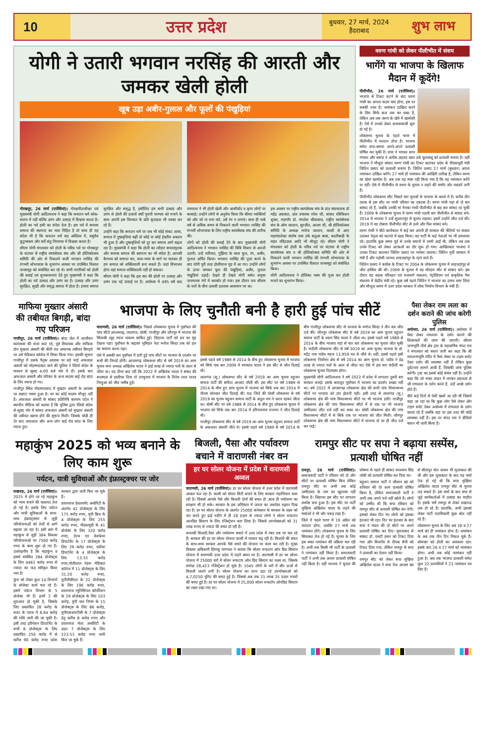10
उत्तर प्रदेश
बुधवार, 27 मार्च, 2024
हैदराबाद
शुभ लाभ
योगी ने उतारी भगवान नरसिंह की आरती और जमकर खेली होली
खूब उड़ा अबीर-गुलाल और फूलों की पंखुड़ियां
गोरखपुर, 26 मार्च (एजेंसियां)। गोरक्षपीठाधीश्वर एवं मुख्यमंत्री योगी आदित्यनाथ ने कहा कि सनातन धर्म शोक-संताप में नहीं बल्कि उमंग और उत्साह में विश्वास करता है। होली का पर्व इसी का संदेश देता है। इस पर्व में समरस समाज की स्थापना का भाव निहित है तो साथ ही यह संदेश भी है कि सनातन धर्म सह अस्तित्व में, वसुधैव कुटुम्बकम और सर्वे संतु निरामया में विश्वास करता है।
सीएम योगी मंगलवार को होली के पवित्र पर्व पर गोरखपुर के घंटाघर से राष्ट्रीय स्वयंसेवक संघ और श्री होलिकोत्सव समिति की ओर से निकलने वाली भगवान नरसिंह की रंगभरी शोभायात्रा के शुभारंभ अवसर पर उपस्थित विशाल जनसमूह को संबोधित कर रहे थे। सभी नागरिकों को होली की बधाई एवं शुभकामनाएं देते हुए मुख्यमंत्री ने कहा कि होली का पर्व उत्साह और उमंग का है। उत्साह और उमंग सुरक्षित, सुखी और समृद्ध समाज में होता है। हमारा समाज सुरक्षित और समृद्ध है, इसीलिए हम सभी उत्साह और उमंग से होली की हजारों वर्षों पुरानी परम्परा को मनाने के साथ अपनी इस विरासत के प्रति कृतज्ञता भी व्यक्त कर रहे हैं।
उन्होंने कहा कि सनातन धर्म पर जब भी कोई संकट आया, समाज में दुष्प्रवृत्तियां बढ़ीं तो कोई ना कोई ईश्वरीय अवतार भी हुआ है और दुष्प्रवृत्तियों को दूर कर समाज आगे बढ़ता रहा है। मुख्यमंत्री ने कहा कि होली का त्यौहार समतामूलक और समरस समाज की स्थापना का भी संदेश है। आपसी वैरभाव को समाप्त कर, सत्य-न्याय के मार्ग पर चलकर ही हम समाज को शक्तिशाली बना सकते हैं। जहां विभाजन होगा वहां समाज शक्तिशाली नहीं हो सकता।
सीएम योगी ने कहा कि इस बार की होली पर उत्साह और उमंग एक नई ऊंचाई पर है। अयोध्या में 495 वर्ष बाद रामलला ने भी होली खेली और आशीर्वाद व कृपा लोगों पर बरसाई। उन्होंने लोगों से अनुरोध किया कि बीमार व्यक्तियों को और जो ना मना करे, उसे रंग न लगाएं। साथ ही नब्बे वर्ष से अधिक समय से निकलने वाली भगवान नरसिंह की रंगभरी शोभायात्रा के लिए राष्ट्रीय स्वयंसेवक संघ की तारीफ की।
लोगों को होली की बधाई देने के बाद मुख्यमंत्री योगी आदित्यनाथ ने भगवान नरसिंह की विधि विधान से आरती उतारी। उन्हें नारियल, गुझिया के साथ फूल, रंग, अबीर, गुलाल अर्पित किया। भगवान नरसिंह की पूजा करने के बाद योगी पूरी तरह होलीयाना मूड में आ गए। उन्होंने लोगों के ऊपर जमकर फूल की पंखुड़ियां, अबीर, गुलाल पंखुड़ियां उड़ाईं। देखते ही देखते योगी समेत समूचा जनमानस रंगों में सराबोर हो गया। इस दौरान जय श्रीराम के नारों के बीच उत्सवी उल्लास आसमान पर था।
इस अवसर पर राष्ट्रीय स्वयंसेवक संघ के प्रांत संघचालक डॉ महेंद्र अग्रवाल, प्रांत प्रचारक रमेश जी, सांसद रविकिशन शुक्ल, महापौर डॉ. मंगलेश श्रीवास्तव, राष्ट्रीय स्वयंसेवक संघ के ओम जालान, सुरजीत, आत्मा जी, श्री होलिकोत्सव समिति के अध्यक्ष मनोज जालान, काशी से आए महामंडलेश्वर संतोष दास उर्फ सतुआ बाबा, कालीबाड़ी के महंत रविंद्रदास आदि भी मौजूद रहे। सीएम योगी ने मंगलवार को होली के पवित्र पर्व पर घंटाघर से राष्ट्रीय स्वयंसेवक संघ व श्री होलिकोत्सव समिति की ओर से निकलने वाली भगवान नरसिंह की रंगभरी शोभायात्रा के शुभारंभ अवसर पर उपस्थित विशाल जनसमूह को संबोधित किया।
योगी आदित्यनाथ ने होलिका भस्म की पूजा कर होली मनाने का शुभारंभ किया।
वरुण गांधी को लेकर पीलीभीत में संशय
भागेंगे या भाजपा के खिलाफ मैदान में कूदेंगे!
पीलीभीत, 26 मार्च (एजेंसियां)। भाजपा से टिकट कटने के बाद वरुण गांधी का अगला कदम क्या होगा, इस पर सबकी नजर है। नामांकन दाखिल करने के लिए सिर्फ कल तक का वक्त है, लेकिन अब तक वरुण के खेमे में खामोशी है। ऐसे में उनको लेकर कयासबाजी शुरू हो गई है।
लोकसभा चुनाव के पहले चरण में पीलीभीत में मतदान होना है। भाजपा समेत सपा-बसपा अपने-अपने प्रत्याशी घोषित कर चुकी है। सपा ने भगवत सरन गंगवार और बसपा ने अनीस अहमद खान उर्फ फूलबाबू को प्रत्याशी बनाया है। वहीं भाजपा ने मौजूदा सांसद वरुण गांधी का टिकट काटकर प्रदेश के पीडब्ल्यूडी मंत्री जितिन प्रसाद को प्रत्याशी बनाया है। जितिन प्रसाद 27 मार्च (बुधवार) अपना नामांकन दाखिल करेंगे। 27 मार्च ही नामांकन की आखिरी तारीख है, लेकिन वरुण का खेमा खामोश है। अब तक यह स्पष्ट नहीं किया गया है कि वह नामांकन करेंगे या नहीं। ऐसे में पीलीभीत से वरुण के चुनाव न लड़ने की चर्चाएं जोर पकड़ने लगी हैं।
पीलीभीत लोकसभा सीट पिछले चार चुनावों से भाजपा के कब्जे में है। करीब तीन दशक से इस सीट पर गांधी परिवार का दबदबा है। वरुण गांधी यहां से दो बार सांसद रहे हैं, जबकि उनकी मां मेनका गांधी पीलीभीत से छह बार सांसद रह चुकी हैं। 2009 के लोकसभा चुनाव में वरुण गांधी पहली बार पीलीभीत से सांसद बने। 2014 में भाजपा ने उन्हें सुल्तानपुर से चुनाव लड़ाया। इसमें उन्होंने जीत दर्ज की। 2019 में वह दोबारा पीलीभीत सीट से उतरे और फिर सांसद बने।
वरुण गांधी ने बीते कार्यकाल में कई बार अपनी ही सरकार की नीतियों पर सवाल उठाकर नेतृत्व को कटघरे में खड़ा किया। वह पार्टी के कई नेताओं पर भी हमलावर रहे। हालांकि कुछ समय पूर्व से उनके बयानों में नरमी आई थी, लेकिन तब तक उनके टिकट को लेकर अटकलों का दौर शुरू हो गया। आखिरकार भाजपा ने उनका टिकट काटकर जितिन प्रसाद पर भरोसा जताया। जितिन यूपी सरकार में मंत्री हैं और पड़ोसी जनपद शाहजहांपुर के रहने वाले हैं।
जितिन प्रसाद ने कांग्रेस के टिकट पर 2004 के लोकसभा चुनाव में शाहजहांपुर से जीत हासिल की थी। 2009 के चुनाव में वह धौरहरा सीट से सांसद बने। इस दौरान वह सड़क परिवहन एवं राजमार्ग मंत्रालय, पेट्रोलियम एवं प्राकृतिक गैस मंत्रालय में केंद्रीय मंत्री रहे। कुछ वर्ष पहले जितिन ने भाजपा का दामन थाम लिया और मौजूदा समय में उत्तर प्रदेश सरकार में लोक निर्माण विभाग के मंत्री हैं।
माफिया मुख्तार अंसारी की तबीयत बिगड़ी, बांदा गए परिजन
गाजीपुर, 26 मार्च (एजेंसियां)। बांदा जेल में आजीवन कारावास की सजा काट रहे, पूर्व विधायक और माफिया डॉन मुख्तार अंसारी की बीती रात अचानक तबीयत बिगड़ने पर उसे मेडिकल कॉलेज में शिफ्ट किया गया। इसकी सूचना गाजीपुर में उसके पैतृक आवास पर बड़े भाई अफजाल अंसारी को मोहम्मदाबाद थाने की पुलिस ने रेडियो संदेश के माध्यम से सुबह 4:00 बजे भोर में दी। इसके बाद अफजाल अंसारी और परिवार के अन्य सदस्य बाई रोड बांदा के लिए रवाना हो गए।
गाजीपुर स्थित मोहम्मदाबाद में मुख्तार अंसारी के आवास पर सन्नाटा पसरा हुआ है। घर का कोई सदस्य मौजूद नहीं है। अफजाल अंसारी के सांसद प्रतिनिधि बलराम पटेल ने स्थानीय मीडिया को बताया है कि पुलिस द्वारा रेडियो संदेश से सुबह भोर में सांसद अफजाल अंसारी को मुख्तार अंसारी की तबीयत खराब होने की सूचना मिली। जिसके थोड़ी ही देर बाद अफजाल और अन्य लोग बाई रोड बांदा के लिए रवाना हुए।
भाजपा के लिए चुनौती बनी है हारी हुई पांच सीटें
वाराणसी, 26 मार्च (एजेंसियां)। पिछले लोकसभा चुनाव में पूर्वांचल की पांच सीटों आजमगढ़, लालगंज, घोसी, गाजीपुर और जौनपुर में भाजपा की सियासी व्यूह रचना नाकाम साबित हुई। लिहाजा पार्टी को हार का मुंह देखना पड़ा। पूर्वांचल के कद्दावर भूमिहार नेता मनोज सिन्हा तक को हार का सामना करना पड़ा।
ऐसे में अबकी बार पूर्वांचल में हारी हुई पांच सीटों पर भाजपा के प्रदर्शन पर सभी की निगाहें होंगी। आजमगढ़ लोकसभा सीट से वर्ष 2019 का आम चुनाव सपा अध्यक्ष अखिलेश यादव ने ढाई लाख से ज्यादा मतों के अंतर से जीता था। यह दीगर बात रही कि 2022 में अखिलेश यादव ने संसद की सदस्यता से इस्तीफा दिया तो उपचुनाव में भाजपा के दिनेश लाल यादव निरहुआ को जीत नसीब हुई।
इससे पहले वर्ष 1989 से 2014 के बीच हुए लोकसभा चुनाव में भाजपा को सिर्फ एक बार 2009 में रमाकांत यादव ने इस सीट से जीत दिलाई थी।
लालगंज (सु.) लोकसभा सीट से वर्ष 2019 का आम चुनाव बहुजन समाज पार्टी की संगीता आजाद जीती थीं। इस सीट पर वर्ष 1989 से 2014 के बीच हुए आम चुनाव में भाजपा को सिर्फ एक बार 2014 में नीलम सोनकर जीत दिलाई थीं। मऊ जिले की घोसी लोकसभा से वर्ष 2019 का चुनाव बहुजन समाज पार्टी के अतुल राय ने फरार रहकर जीता था। घोसी सीट पर वर्ष 1989 से 2014 के बीच हुए लोकसभा चुनाव में भाजपा को सिर्फ एक बार 2014 में हरिनारायण राजभर ने जीत दिलाई थी।
गाजीपुर लोकसभा सीट से वर्ष 2019 का आम चुनाव बहुजन समाज पार्टी के अफजाल अंसारी जीते थे। इससे पहले वर्ष 1989 से वर्ष 2014 के बीच गाजीपुर लोकसभा सीट से भाजपा के मनोज सिन्हा ने तीन बार जीत दर्ज की। जौनपुर लोकसभा सीट से वर्ष 2019 का आम चुनाव बहुजन समाज पार्टी के श्याम सिंह यादव ने जीता था। इससे पहले वर्ष 1989 से 2014 के बीच भाजपा यहां से चार बार लोकसभा का चुनाव जीत चुकी है। चंदौली लोकसभा सीट से वर्ष 2019 का आम चुनाव भाजपा के डॉ. महेंद्र नाथ पांडेय महज 13,959 मत से जीते थे। वहीं, इससे पहले इसी लोकसभा निर्वाचन क्षेत्र से वर्ष 2014 का आम चुनाव डॉ. पांडेय ने डेढ़ लाख से ज्यादा मतों के अंतर से जीता था। ऐसे में इस बार चंदौली का लोकसभा चुनाव दिलचस्प होगा।
मुख्यमंत्री योगी आदित्यनाथ ने वर्ष 2022 में प्रदेश में लगातार दूसरी बार सरकार बनाई। इसके बावजूद पूर्वांचल में भाजपा का प्रदर्शन अच्छा नहीं था। वर्ष 2022 में आजमगढ़ लोकसभा क्षेत्र की सभी पांच विधानसभा सीटों पर भाजपा को हार झेलनी पड़ी। इसी तरह से लालगंज (सु.) लोकसभा क्षेत्र की पांच विधानसभा सीटों पर भी भाजपा हारी। गाजीपुर लोकसभा क्षेत्र की पांच विधानसभा सीटों में से एक पर भी भाजपा उम्मीदवार जीत दर्ज नहीं कर सका था। घोसी लोकसभा क्षेत्र की पांच विधानसभा सीटों में से सिर्फ एक पर भाजपा को जीत मिली। जौनपुर लोकसभा क्षेत्र की पांच विधानसभा सीटों में भाजपा दो पर ही जीत दर्ज कर पाई।
पैसा लेकर राम लला का दर्शन कराने की जांच करेगी पुलिस
अयोध्या, 26 मार्च (एजेंसियां)। अयोध्या में पैसा लेकर रामलला के दर्शन कराने की शिकायतों की जांच की जाएगी। श्रीराम जन्मभूमि तीर्थ क्षेत्र ट्रस्ट के महासचिव चंपत राय ने मंगलवार को बयान जारी कर कहा कि श्री रामजन्मभूमि मंदिर में पैसा लेकर या टाइम स्लॉट देकर दर्शन की व्यवस्था नहीं है लेकिन कुछ दुर्घटनाएं सामने आयी हैं, जिसकी जांच पुलिस करेगी। ट्रस्ट का इससे कोई संबंध नहीं है। उन्होंने कहा कि जो भक्त लाइन में लगकर सहजता से श्री रामलला के दर्शन करते हैं, उन्हें अच्छे दर्शन होते हैं।
बीते कई दिनों से ऐसी खबरें आ रही थीं जिसमें कहा जा रहा था कि कुछ लोग पैसे लेकर और टाइम स्लॉट देकर अयोध्या में रामलला के दर्शन करवा रहे हैं जबकि वहां पर इस तरह की कोई व्यवस्था नहीं है। इस पर चंपत राय ने वीडियो बयान भी जारी किया है।
महाकुंभ 2025 को भव्य बनाने के लिए काम शुरू
पर्यटन, यात्री सुविधाओं और इंफ्रास्ट्रक्चर पर जोर
लखनऊ, 26 मार्च (एजेंसियां)। 2025 में होने जा रहे महाकुंभ को भव्य बनाने की कवायद तेज हो गई है। इसके लिए पर्यटन और यात्री सुविधाओं के साथ-साथ इंफ्रास्ट्रक्चर से जुड़ी परियोजनाओं को तेजी से आगे बढ़ाया जा रहा है। इसी क्रम में महाकुंभ से जुड़ी 384 विकास परियोजनाओं पर 7500 करोड़ रुपए के काम शुरू हो गए हैं। उल्लेखनीय है कि महाकुंभ व इससे संबंधित 284 प्रोजेक्ट्स के लिए 4462 करोड़ रुपए से ज्यादा का फंड स्वीकृत किया गया है।
कुंभ को लेकर कुल 14 विभागों के प्रोजेक्ट कार्य चल रहे हैं। इसमें पर्यटन विभाग के 5 प्रोजेक्ट भी हैं। इनमें 3 की शुरुआत हो चुकी है, जिसके लिए प्रस्तावित 28 करोड़ के बजट के एवज में 8.64 करोड़ की राशि जारी की जा चुकी है। इसी तरह इरीगेशन डिपार्टमेंट के सभी 8 प्रोजेक्ट्स के लिए प्रस्तावित 250 करोड़ में से करीब 90 करोड़ रुपए प्रदेश सरकार द्वारा जारी किए जा चुके हैं।
प्रयागराज डेवलपमेंट अथॉरिटी के अंतर्गत 42 प्रोजेक्ट्स के लिए 175 करोड़ रुपए, यूपी ब्रिज के 4 प्रोजेक्ट्स के लिए 255 करोड़ रुपए, पीडब्ल्यूडी के 41 प्रोजेक्ट के लिए 320 करोड़ रुपए, हेल्थ एंड वेलफेयर डिपार्टमेंट के 17 प्रोजेक्ट्स के लिए 29 करोड़ रुपए, फॉरेस्ट डिपार्टमेंट के 4 प्रोजेक्ट्स के लिए 13.33 करोड़ रुपए,मोतीलाल नेहरू मेडिकल कॉलेज में 11 प्रोजेक्ट्स के लिए 31.20 करोड़ रुपए, यूपीपीसीएल के 22 प्रोजेक्ट्स के लिए 196 करोड़ रुपए, प्रयागराज म्युनिसिपल कॉर्पोरेशन के 29 प्रोजेक्ट्स के लिए 103 करोड़, यूपी जल निगम के 15 प्रोजेक्ट्स के लिए 86 करोड़, यूपीएसआरटीसी के 7 प्रोजेक्ट्स हेतु करीब 8 करोड़ रुपए और प्रयागराज मेला अथॉरिटी के तहत 7 प्रोजेक्ट्स के लिए 223.53 करोड़ रुपए जारी किए जा चुके हैं।
बिजली, पैसा और पर्यावरण बचाने में वाराणसी नंबर वन
हर घर सोलर योजना में प्रदेश में वाराणसी अव्वल
वाराणसी, 26 मार्च (एजेंसियां)। हर घर सोलर योजना में उत्तर प्रदेश में वाराणसी अव्वल चल रहा है। काशी को सोलर सिटी बनाने के लिए सरकार महाभियान चला रही है। जिससे आपके पैसे और बिजली दोनों की बचत हो ,साथ ही पर्यावरण का संरक्षण भी हो सके। सरकार के इस अभियान में जनता का जबर्दस्त रुझान दिख रहा है। हर घर सोलर योजना के अंतर्गत 25000 कनेक्शन के सरकार के लक्ष्य को पार करते हुए ढाई महीने में ही 28 हज़ार से ज्यादा लोगो ने सोलर रूफटाप आनग्रिड सिस्टम के लिए रजिस्ट्रेशन करा लिया है। जिससे उपभोक्ताओं को 31 लाख रूपए से ज्यादा की बचत हो रही है।
बनारसी बिजली,पैसा और पर्यावरण बचाने में उत्तर प्रदेश में नंबर एक पर चल रहे हैं। सरकार की हर घर सोलर योजना काशी में परवान चढ़ रही है। बिजली की बचत के साथ-साथ सरकार आपके पैसे बचने की योजना पर काम कर रही है। मुख्य विकास अधिकारी हिमांशु नागपाल ने बताया कि सोलर रूफटाप ऑन ग्रिड सिस्टम योजना में वाराणसी उत्तर प्रदेश में पहले स्थान पर है। वाराणसी में हर घर सोलर योजना में 25000 घरों में सोलर रूफटाप ऑन ग्रिड सिस्टम का लक्ष्य था, जिसके सापेक्ष 28,423 रजिस्ट्रेशन हो चुके हैं। 1045 लोगों के घरों में सौर ऊर्जा से बिजली जलने लगी है। सोलर योजना का लाभ उठा रहे उपभोक्ताओं को 4,7,0250 यूनिट की बचत हुई है। जिससे अब तक 31 लाख 35 हज़ार रुपयों की बचत हुई है। हर घर सोलर योजना में 25,000 सोलर रूफटॉप ऑनग्रिड सिस्टम का लक्ष्य रखा गया था।
रामपुर सीट पर सपा ने बढ़ाया सस्पेंस, प्रत्याशी घोषित नहीं
रामपुर, 26 मार्च (एजेंसियां)। समाजवादी पार्टी ने रविवार को दो और सीटों पर प्रत्याशी घोषित किए लेकिन रामपुर सीट पर अभी तक कोई उम्मीदवार के नाम का खुलासा नहीं किया है। लिहाजा इस सीट पर लगातार सस्पेंस बना हुआ है। इस सीट पर पार्टी मुखिया अखिलेश यादव के लड़ने की चर्चाओं ने भी जोर पकड़ रखा है।
जिले में पहले चरण में 19 अप्रैल को मतदान होगा, जबकि 27 मार्च तक नामांकन होंगे। लोकसभा चुनाव के लिए सियासत तेज हो गई है। चुनाव के लिए इस वक्त नामांकन की प्रक्रिया चल रही है। अभी तक किसी भी पार्टी के प्रत्याशी ने नामांकन नहीं किया है। समाजवादी पार्टी ने अभी तक अपना प्रत्याशी घोषित नहीं किया है। वहीं भाजपा ने चुनाव की घोषणा से पहले ही सांसद घनश्याम सिंह लोधी को प्रत्याशी घोषित कर दिया था।
बहुजन समाज पार्टी ने जीशान खां को शनिवार की देर शाम प्रत्याशी घोषित किया है, लेकिन समाजवादी पार्टी ने अभी तक अपने पत्ते नहीं खोले हैं। लोगों को उम्मीद थी कि सपा रविवार को रामपुर सीट से प्रत्याशी घोषित कर देगी। इसको लेकर दिन भर लोगों को इसका इंतजार भी रहा। दिन भर इंतजार के बाद सपा ने मंडल की दो सीटों पर अपने प्रत्याशी घोषित कर दिए। मुरादाबाद से सांसद डॉ. एसटी हसन को टिकट दिया गया और बिजनौर से दीपक सैनी को टिकट दिया गया, लेकिन रामपुर से सपा ने प्रत्याशी का ऐलान नहीं किया।
रामपुर सीट को लेकर सपा मुखिया अखिलेश यादव ने सपा नेता आजम खां से सीतापुर जेल जाकर भी मुलाकात की थी और इस मुलाकात के बाद यह चर्चा तेज हो गई थी कि सपा मुखिया अखिलेश यादव रामपुर सीट से चुनाव लड़ सकते हैं। इस चर्चा के बाद सपा से जुड़े कार्यकर्ताओं में उत्साह का माहौल है। इसके चर्चे रामपुर से लेकर लखनऊ तक हो रहे हैं। हालांकि, अभी इसको लेकर पार्टी पदाधिकारी कुछ बोल नहीं रहे हैं।
लोकसभा चुनाव के लिए अब 26 व 27 मार्च को ही नामांकन होना है। नामांकन के अब तक तीन दिन निकल चुके हैं। सोमवार को होली का अवकाश रहा। इसके बाद 26 व 27 मार्च को नामांकन होगा। अभी तक कोई नामांकन नहीं हुआ है। अब तक भाजपा प्रत्याशी समेत कुल 22 प्रत्याशियों ने 23 नामांकन पत्र लिए हैं।